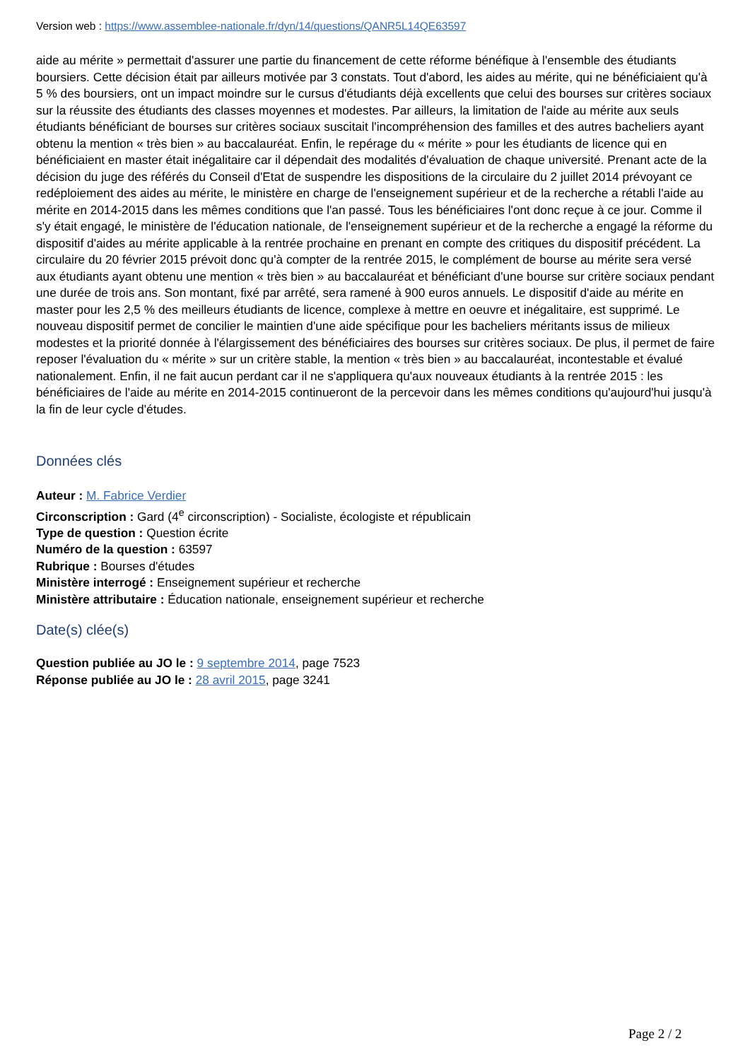Version web : https://www.assemblee-nationale.fr/dyn/14/questions/QANR5L14QE63597
aide au mérite » permettait d'assurer une partie du financement de cette réforme bénéfique à l'ensemble des étudiants boursiers. Cette décision était par ailleurs motivée par 3 constats. Tout d'abord, les aides au mérite, qui ne bénéficiaient qu'à 5 % des boursiers, ont un impact moindre sur le cursus d'étudiants déjà excellents que celui des bourses sur critères sociaux sur la réussite des étudiants des classes moyennes et modestes. Par ailleurs, la limitation de l'aide au mérite aux seuls étudiants bénéficiant de bourses sur critères sociaux suscitait l'incompréhension des familles et des autres bacheliers ayant obtenu la mention « très bien » au baccalauréat. Enfin, le repérage du « mérite » pour les étudiants de licence qui en bénéficiaient en master était inégalitaire car il dépendait des modalités d'évaluation de chaque université. Prenant acte de la décision du juge des référés du Conseil d'Etat de suspendre les dispositions de la circulaire du 2 juillet 2014 prévoyant ce redéploiement des aides au mérite, le ministère en charge de l'enseignement supérieur et de la recherche a rétabli l'aide au mérite en 2014-2015 dans les mêmes conditions que l'an passé. Tous les bénéficiaires l'ont donc reçue à ce jour. Comme il s'y était engagé, le ministère de l'éducation nationale, de l'enseignement supérieur et de la recherche a engagé la réforme du dispositif d'aides au mérite applicable à la rentrée prochaine en prenant en compte des critiques du dispositif précédent. La circulaire du 20 février 2015 prévoit donc qu'à compter de la rentrée 2015, le complément de bourse au mérite sera versé aux étudiants ayant obtenu une mention « très bien » au baccalauréat et bénéficiant d'une bourse sur critère sociaux pendant une durée de trois ans. Son montant, fixé par arrêté, sera ramené à 900 euros annuels. Le dispositif d'aide au mérite en master pour les 2,5 % des meilleurs étudiants de licence, complexe à mettre en oeuvre et inégalitaire, est supprimé. Le nouveau dispositif permet de concilier le maintien d'une aide spécifique pour les bacheliers méritants issus de milieux modestes et la priorité donnée à l'élargissement des bénéficiaires des bourses sur critères sociaux. De plus, il permet de faire reposer l'évaluation du « mérite » sur un critère stable, la mention « très bien » au baccalauréat, incontestable et évalué nationalement. Enfin, il ne fait aucun perdant car il ne s'appliquera qu'aux nouveaux étudiants à la rentrée 2015 : les bénéficiaires de l'aide au mérite en 2014-2015 continueront de la percevoir dans les mêmes conditions qu'aujourd'hui jusqu'à la fin de leur cycle d'études.
Données clés
Auteur : M. Fabrice Verdier
Circonscription : Gard (4<sup>e</sup> circonscription) - Socialiste, écologiste et républicain
Type de question : Question écrite
Numéro de la question : 63597
Rubrique : Bourses d'études
Ministère interrogé : Enseignement supérieur et recherche
Ministère attributaire : Éducation nationale, enseignement supérieur et recherche
Date(s) clée(s)
Question publiée au JO le : 9 septembre 2014, page 7523
Réponse publiée au JO le : 28 avril 2015, page 3241
Page 2 / 2